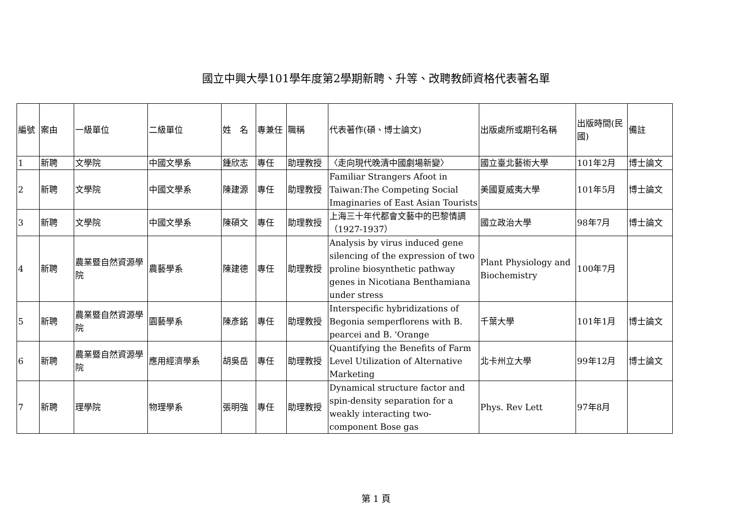國立中興大學101學年度第2學期新聘、升等、改聘教師資格代表著名單
| 編號 | 案由 | 一級單位 | 二級單位 | 姓 名 | 專兼任 | 職稱 | 代表著作(碩、博士論文) | 出版處所或期刊名稱 | 出版時間(民國) | 備註 |
| --- | --- | --- | --- | --- | --- | --- | --- | --- | --- | --- |
| 1 | 新聘 | 文學院 | 中國文學系 | 鍾欣志 | 專任 | 助理教授 | 〈走向現代晚清中國劇場新變〉 | 國立臺北藝術大學 | 101年2月 | 博士論文 |
| 2 | 新聘 | 文學院 | 中國文學系 | 陳建源 | 專任 | 助理教授 | Familiar Strangers Afoot in Taiwan:The Competing Social Imaginaries of East Asian Tourists | 美國夏威夷大學 | 101年5月 | 博士論文 |
| 3 | 新聘 | 文學院 | 中國文學系 | 陳碩文 | 專任 | 助理教授 | 上海三十年代都會文藝中的巴黎情調（1927-1937） | 國立政治大學 | 98年7月 | 博士論文 |
| 4 | 新聘 | 農業暨自然資源學院 | 農藝學系 | 陳建德 | 專任 | 助理教授 | Analysis by virus induced gene silencing of the expression of two proline biosynthetic pathway genes in Nicotiana Benthamiana under stress | Plant Physiology and Biochemistry | 100年7月 | |
| 5 | 新聘 | 農業暨自然資源學院 | 園藝學系 | 陳彥銘 | 專任 | 助理教授 | Interspecific hybridizations of Begonia semperflorens with B. pearcei and B. 'Orange | 千葉大學 | 101年1月 | 博士論文 |
| 6 | 新聘 | 農業暨自然資源學院 | 應用經濟學系 | 胡吳岳 | 專任 | 助理教授 | Quantifying the Benefits of Farm Level Utilization of Alternative Marketing | 北卡州立大學 | 99年12月 | 博士論文 |
| 7 | 新聘 | 理學院 | 物理學系 | 張明強 | 專任 | 助理教授 | Dynamical structure factor and spin-density separation for a weakly interacting two-component Bose gas | Phys. Rev Lett | 97年8月 | |
第 1 頁